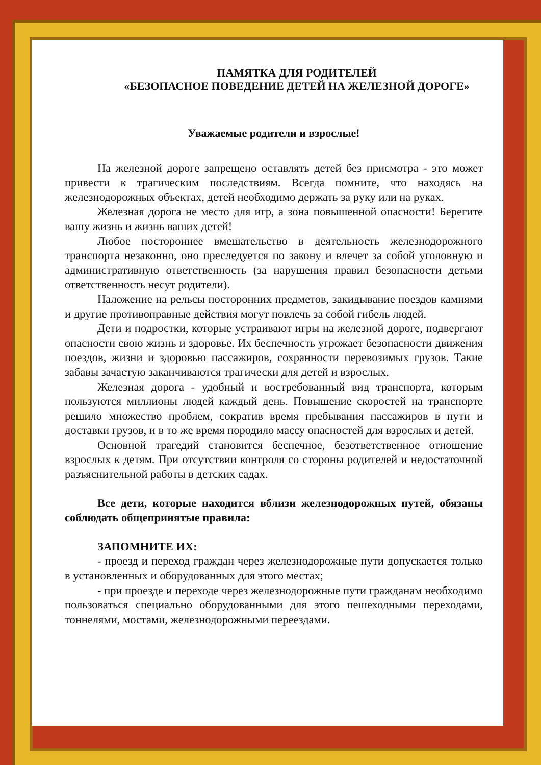ПАМЯТКА ДЛЯ РОДИТЕЛЕЙ
«БЕЗОПАСНОЕ ПОВЕДЕНИЕ ДЕТЕЙ НА ЖЕЛЕЗНОЙ ДОРОГЕ»
Уважаемые родители и взрослые!
На железной дороге запрещено оставлять детей без присмотра - это может привести к трагическим последствиям. Всегда помните, что находясь на железнодорожных объектах, детей необходимо держать за руку или на руках.
Железная дорога не место для игр, а зона повышенной опасности! Берегите вашу жизнь и жизнь ваших детей!
Любое постороннее вмешательство в деятельность железнодорожного транспорта незаконно, оно преследуется по закону и влечет за собой уголовную и административную ответственность (за нарушения правил безопасности детьми ответственность несут родители).
Наложение на рельсы посторонних предметов, закидывание поездов камнями и другие противоправные действия могут повлечь за собой гибель людей.
Дети и подростки, которые устраивают игры на железной дороге, подвергают опасности свою жизнь и здоровье. Их беспечность угрожает безопасности движения поездов, жизни и здоровью пассажиров, сохранности перевозимых грузов. Такие забавы зачастую заканчиваются трагически для детей и взрослых.
Железная дорога - удобный и востребованный вид транспорта, которым пользуются миллионы людей каждый день. Повышение скоростей на транспорте решило множество проблем, сократив время пребывания пассажиров в пути и доставки грузов, и в то же время породило массу опасностей для взрослых и детей.
Основной трагедий становится беспечное, безответственное отношение взрослых к детям. При отсутствии контроля со стороны родителей и недостаточной разъяснительной работы в детских садах.
Все дети, которые находится вблизи железнодорожных путей, обязаны соблюдать общепринятые правила:
ЗАПОМНИТЕ ИХ:
- проезд и переход граждан через железнодорожные пути допускается только в установленных и оборудованных для этого местах;
- при проезде и переходе через железнодорожные пути гражданам необходимо пользоваться специально оборудованными для этого пешеходными переходами, тоннелями, мостами, железнодорожными переездами.